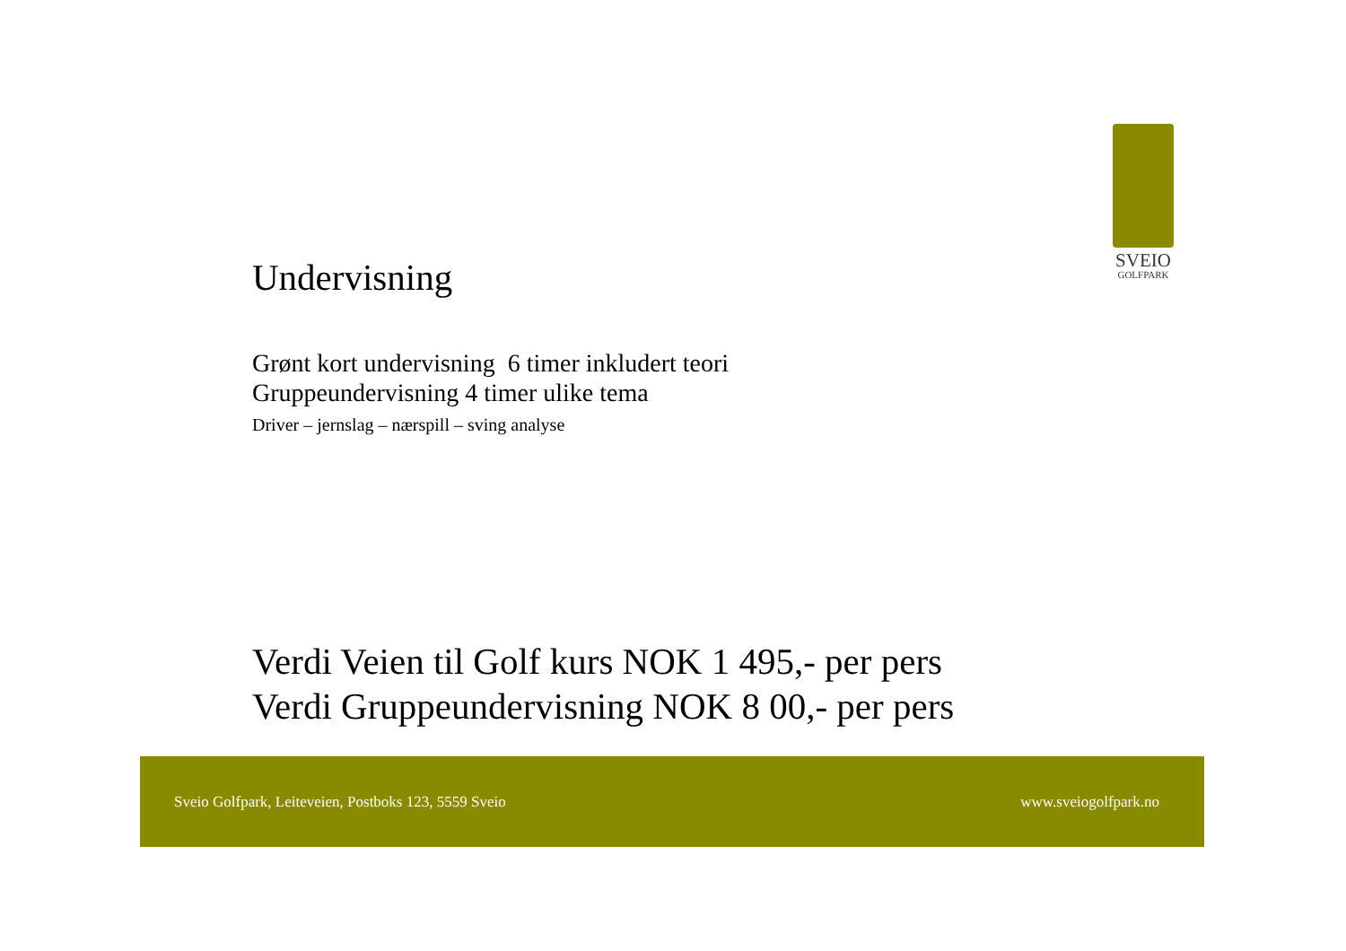SVEIO
GOLFPARK
Undervisning
Grønt kort undervisning 6 timer inkludert teori
Gruppeundervisning 4 timer ulike tema
Driver – jernslag – nærspill – sving analyse
Verdi Veien til Golf kurs NOK 1 495,- per pers
Verdi Gruppeundervisning NOK 8 00,- per pers
Sveio Golfpark, Leiteveien, Postboks 123, 5559 Sveio www.sveiogolfpark.no